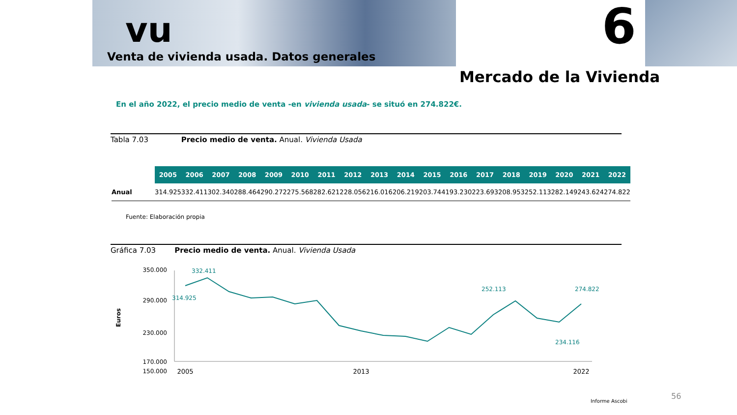vu
Venta de vivienda usada. Datos generales
6
Mercado de la Vivienda
En el año 2022, el precio medio de venta -en vivienda usada- se situó en 274.822€.
Tabla 7.03 Precio medio de venta. Anual. Vivienda Usada
| | 2005 | 2006 | 2007 | 2008 | 2009 | 2010 | 2011 | 2012 | 2013 | 2014 | 2015 | 2016 | 2017 | 2018 | 2019 | 2020 | 2021 | 2022 |
| --- | --- | --- | --- | --- | --- | --- | --- | --- | --- | --- | --- | --- | --- | --- | --- | --- | --- | --- |
| Anual | 314.925 | 332.411 | 302.340 | 288.464 | 290.272 | 275.568 | 282.621 | 228.056 | 216.016 | 206.219 | 203.744 | 193.230 | 223.693 | 208.953 | 252.113 | 282.149 | 243.624 | 274.822 |
Fuente: Elaboración propia
Gráfica 7.03 Precio medio de venta. Anual. Vivienda Usada
Euros
350.000
290.000
230.000
170.000
150.000
332.411
314.925
274.822
234.116
252.113
2005
2013
2022
Informe Ascobi
56